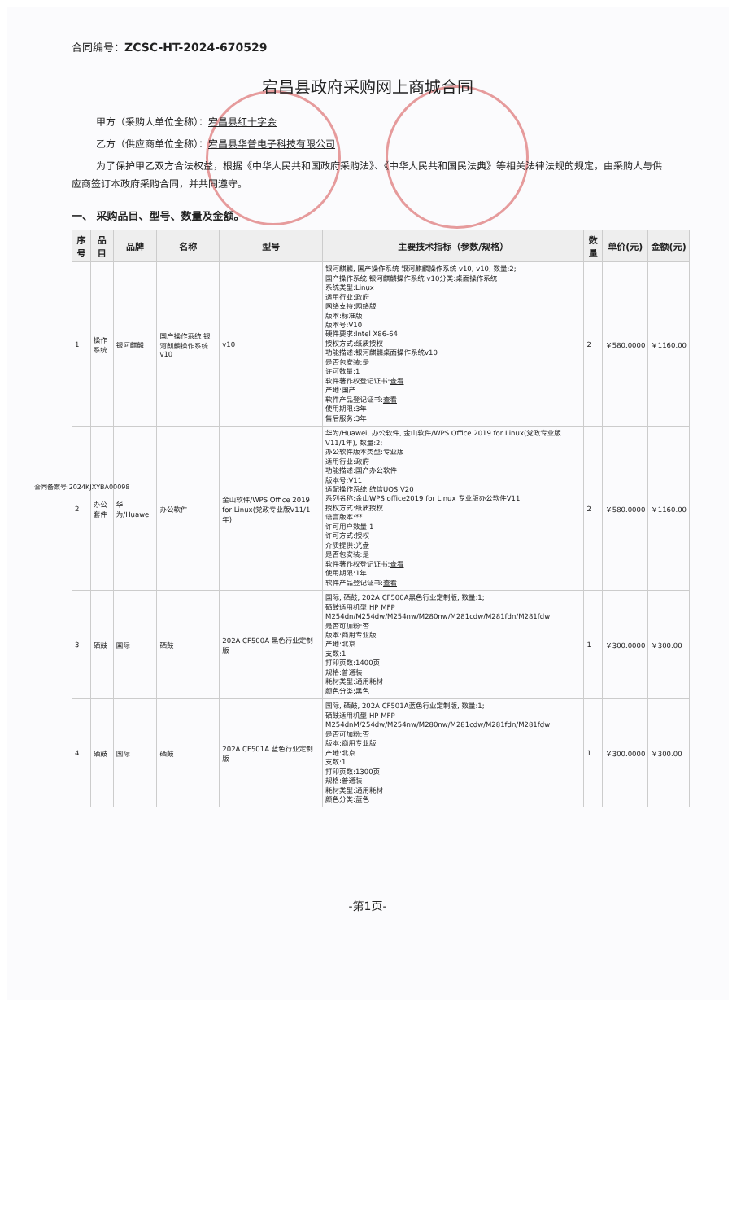合同编号：ZCSC-HT-2024-670529
宕昌县政府采购网上商城合同
甲方（采购人单位全称）：宕昌县红十字会
乙方（供应商单位全称）：宕昌县华普电子科技有限公司
为了保护甲乙双方合法权益，根据《中华人民共和国政府采购法》、《中华人民共和国民法典》等相关法律法规的规定，由采购人与供应商签订本政府采购合同，并共同遵守。
一、 采购品目、型号、数量及金额。
| 序号 | 品目 | 品牌 | 名称 | 型号 | 主要技术指标（参数/规格） | 数量 | 单价(元) | 金额(元) |
| --- | --- | --- | --- | --- | --- | --- | --- | --- |
| 1 | 操作系统 | 银河麒麟 | 国产操作系统 银河麒麟操作系统 v10 | v10 | 银河麒麟, 国产操作系统 银河麒麟操作系统 v10, v10, 数量:2; 国产操作系统 银河麒麟操作系统 v10分类:桌面操作系统 系统类型:Linux 适用行业:政府 网络支持:网络版 版本:标准版 版本号:V10 硬件要求:Intel X86-64 授权方式:纸质授权 功能描述:银河麒麟桌面操作系统v10 是否包安装:是 许可数量:1 软件著作权登记证书: 查看 产地:国产 软件产品登记证书: 查看 使用期限:3年 售后服务:3年 | 2 | ￥580.0000 | ￥1160.00 |
| 2 | 办公套件 | 华为/Huawei | 办公软件 | 金山软件/WPS Office 2019 for Linux(党政专业版V11/1年) | 华为/Huawei, 办公软件, 金山软件/WPS Office 2019 for Linux(党政专业版V11/1年), 数量:2; 办公软件版本类型:专业版 适用行业:政府 功能描述:国产办公软件 版本号:V11 适配操作系统:统信UOS V20 系列名称:金山WPS office2019 for Linux 专业版办公软件V11 授权方式:纸质授权 语言版本:** 许可用户数量:1 许可方式:授权 介质提供:光盘 是否包安装:是 软件著作权登记证书: 查看 使用期限:1年 软件产品登记证书: 查看 | 2 | ￥580.0000 | ￥1160.00 |
| 3 | 硒鼓 | 国际 | 硒鼓 | 202A CF500A 黑色行业定制版 | 国际, 硒鼓, 202A CF500A黑色行业定制版, 数量:1; 硒鼓适用机型:HP MFP M254dn/M254dw/M254nw/M280nw/M281cdw/M281fdn/M281fdw 是否可加粉:否 版本:商用专业版 产地:北京 支数:1 打印页数:1400页 规格:普通装 耗材类型:通用耗材 颜色分类:黑色 | 1 | ￥300.0000 | ￥300.00 |
| 4 | 硒鼓 | 国际 | 硒鼓 | 202A CF501A 蓝色行业定制版 | 国际, 硒鼓, 202A CF501A蓝色行业定制版, 数量:1; 硒鼓适用机型:HP MFP M254dnM/254dw/M254nw/M280nw/M281cdw/M281fdn/M281fdw 是否可加粉:否 版本:商用专业版 产地:北京 支数:1 打印页数:1300页 规格:普通装 耗材类型:通用耗材 颜色分类:蓝色 | 1 | ￥300.0000 | ￥300.00 |
-第1页-
合同备案号:2024KJXYBA00098